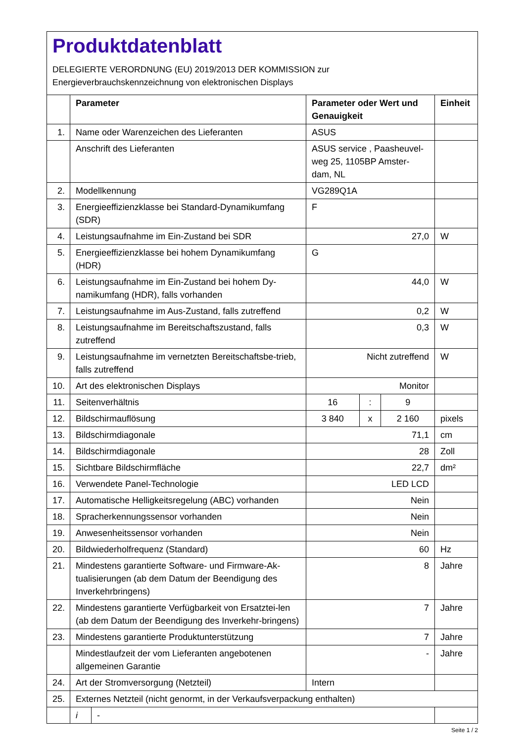Produktdatenblatt
DELEGIERTE VERORDNUNG (EU) 2019/2013 DER KOMMISSION zur
Energieverbrauchskennzeichnung von elektronischen Displays
| | Parameter | | Parameter oder Wert und Genauigkeit | | | Einheit |
| --- | --- | --- | --- | --- | --- | --- |
| 1. | Name oder Warenzeichen des Lieferanten | | ASUS | | | |
| | Anschrift des Lieferanten | | ASUS service , Paasheuvel-weg 25, 1105BP Amster-dam, NL | | | |
| 2. | Modellkennung | | VG289Q1A | | | |
| 3. | Energieeffizienzklasse bei Standard-Dynamikumfang (SDR) | | F | | | |
| 4. | Leistungsaufnahme im Ein-Zustand bei SDR | | 27,0 | | | W |
| 5. | Energieeffizienzklasse bei hohem Dynamikumfang (HDR) | | G | | | |
| 6. | Leistungsaufnahme im Ein-Zustand bei hohem Dy-namikumfang (HDR), falls vorhanden | | 44,0 | | | W |
| 7. | Leistungsaufnahme im Aus-Zustand, falls zutreffend | | 0,2 | | | W |
| 8. | Leistungsaufnahme im Bereitschaftszustand, falls zutreffend | | 0,3 | | | W |
| 9. | Leistungsaufnahme im vernetzten Bereitschaftsbe-trieb, falls zutreffend | | Nicht zutreffend | | | W |
| 10. | Art des elektronischen Displays | | Monitor | | | |
| 11. | Seitenverhältnis | | 16 | : | 9 | |
| 12. | Bildschirmauflösung | | 3 840 | x | 2 160 | pixels |
| 13. | Bildschirmdiagonale | | 71,1 | | | cm |
| 14. | Bildschirmdiagonale | | 28 | | | Zoll |
| 15. | Sichtbare Bildschirmfläche | | 22,7 | | | dm² |
| 16. | Verwendete Panel-Technologie | | LED LCD | | | |
| 17. | Automatische Helligkeitsregelung (ABC) vorhanden | | Nein | | | |
| 18. | Spracherkennungssensor vorhanden | | Nein | | | |
| 19. | Anwesenheitssensor vorhanden | | Nein | | | |
| 20. | Bildwiederholfrequenz (Standard) | | 60 | | | Hz |
| 21. | Mindestens garantierte Software- und Firmware-Ak-tualisierungen (ab dem Datum der Beendigung des Inverkehrbringens) | | 8 | | | Jahre |
| 22. | Mindestens garantierte Verfügbarkeit von Ersatztei-len (ab dem Datum der Beendigung des Inverkehr-bringens) | | 7 | | | Jahre |
| 23. | Mindestens garantierte Produktunterstützung | | 7 | | | Jahre |
| | Mindestlaufzeit der vom Lieferanten angebotenen allgemeinen Garantie | | - | | | Jahre |
| 24. | Art der Stromversorgung (Netzteil) | | Intern | | | |
| 25. | Externes Netzteil (nicht genormt, in der Verkaufsverpackung enthalten) | | | | | |
| | i | - | | | | |
Seite 1 / 2